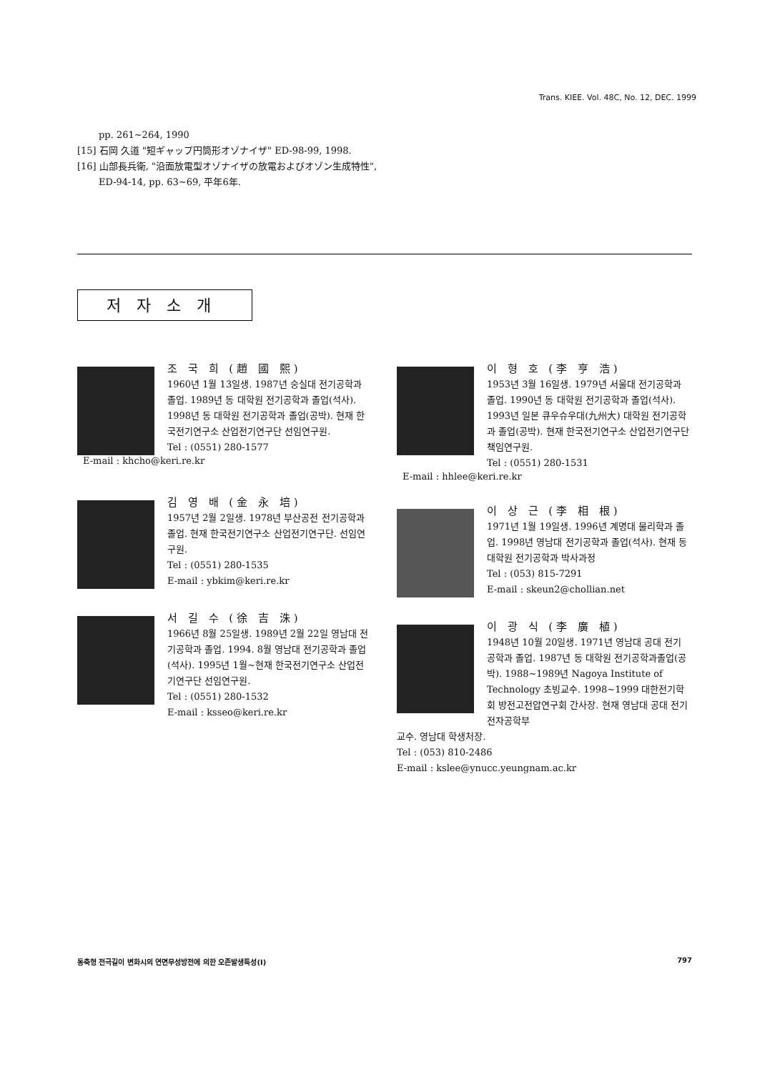Trans. KIEE. Vol. 48C, No. 12, DEC. 1999
pp. 261~264, 1990
[15] 石岡 久道 "短ギャップ円筒形オゾナイザ" ED-98-99, 1998.
[16] 山部長兵衛, "沿面放電型オゾナイザの放電およびオゾン生成特性", ED-94-14, pp. 63~69, 平年6年.
저자소개
조 국 희 (趙 國 熙)
1960년 1월 13일생. 1987년 숭실대 전기공학과 졸업. 1989년 동 대학원 전기공학과 졸업(석사). 1998년 동 대학원 전기공학과 졸업(공박). 현재 한국전기연구소 산업전기연구단 선임연구원.
Tel : (0551) 280-1577
E-mail : khcho@keri.re.kr
김 영 배 (金 永 培)
1957년 2월 2일생. 1978년 부산공전 전기공학과 졸업. 현재 한국전기연구소 산업전기연구단. 선임연구원.
Tel : (0551) 280-1535
E-mail : ybkim@keri.re.kr
서 길 수 (徐 吉 洙)
1966년 8월 25일생. 1989년 2월 22일 영남대 전기공학과 졸업. 1994. 8월 영남대 전기공학과 졸업(석사). 1995년 1월~현재 한국전기연구소 산업전기연구단 선임연구원.
Tel : (0551) 280-1532
E-mail : ksseo@keri.re.kr
이 형 호 (李 亨 浩)
1953년 3월 16일생. 1979년 서울대 전기공학과 졸업. 1990년 동 대학원 전기공학과 졸업(석사). 1993년 일본 큐우슈우대(九州大) 대학원 전기공학과 졸업(공박). 현재 한국전기연구소 산업전기연구단 책임연구원.
Tel : (0551) 280-1531
E-mail : hhlee@keri.re.kr
이 상 근 (李 相 根)
1971년 1월 19일생. 1996년 계명대 물리학과 졸업. 1998년 영남대 전기공학과 졸업(석사). 현재 동 대학원 전기공학과 박사과정
Tel : (053) 815-7291
E-mail : skeun2@chollian.net
이 광 식 (李 廣 植)
1948년 10월 20일생. 1971년 영남대 공대 전기공학과 졸업. 1987년 동 대학원 전기공학과졸업(공박). 1988~1989년 Nagoya Institute of Technology 초빙교수. 1998~1999 대한전기학회 방전고전압연구회 간사장. 현재 영남대 공대 전기전자공학부
교수. 영남대 학생처장.
Tel : (053) 810-2486
E-mail : kslee@ynucc.yeungnam.ac.kr
동축형 전극길이 변화시의 연면무성방전에 의한 오존발생특성(I) 797